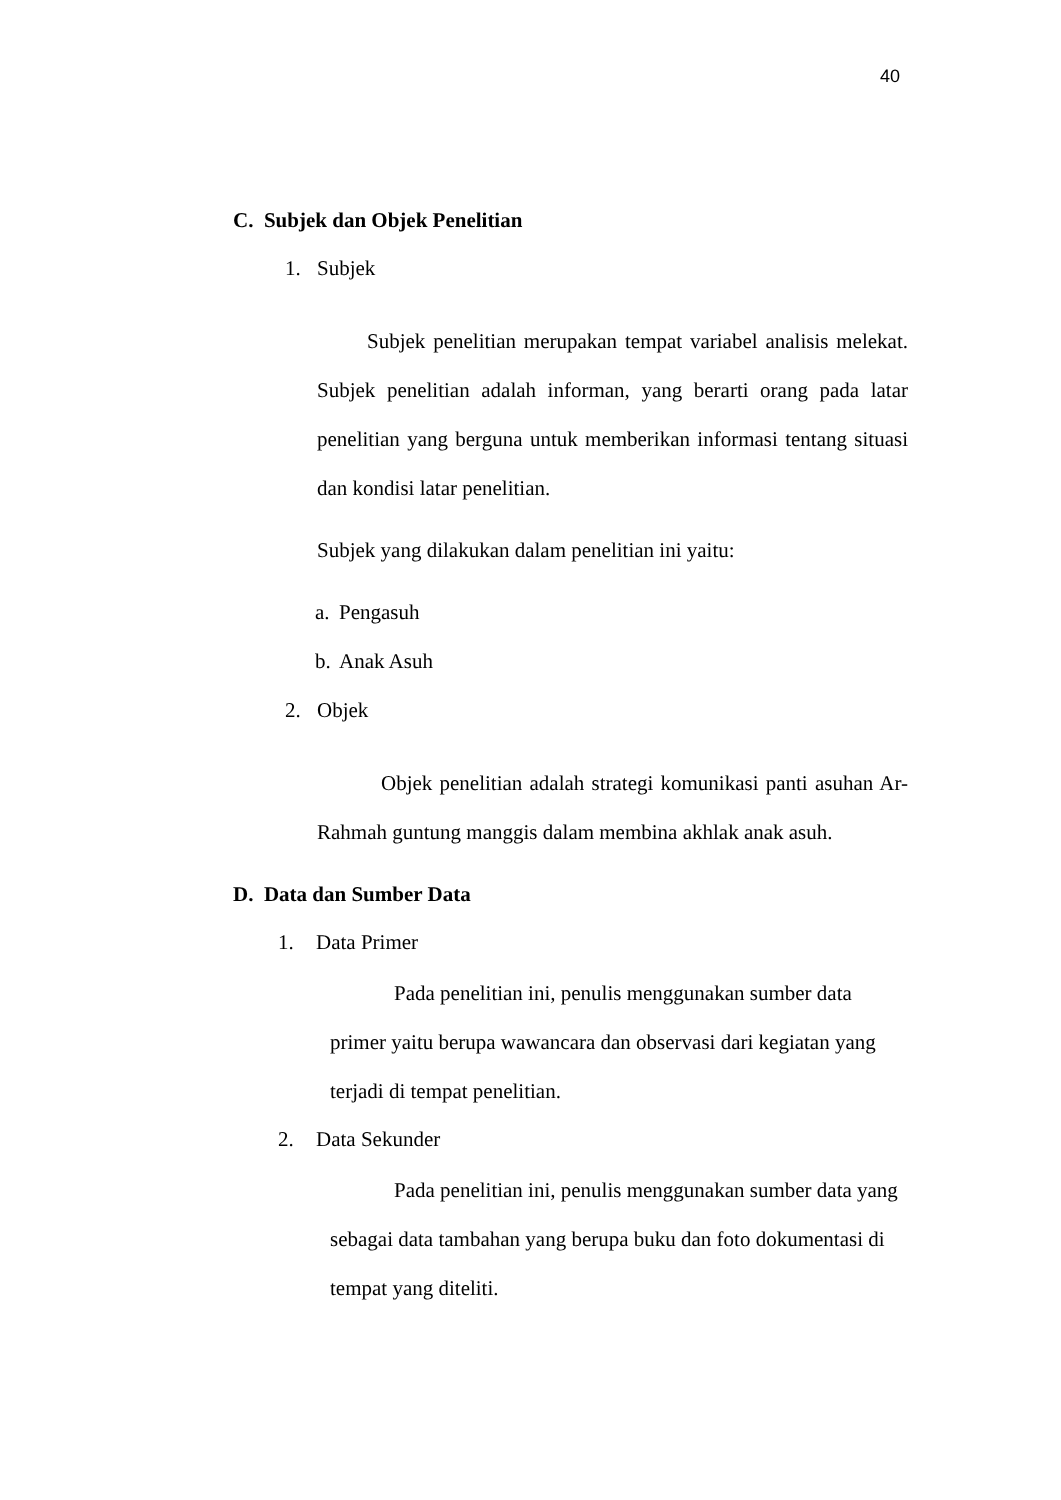40
C. Subjek dan Objek Penelitian
1. Subjek
Subjek penelitian merupakan tempat variabel analisis melekat. Subjek penelitian adalah informan, yang berarti orang pada latar penelitian yang berguna untuk memberikan informasi tentang situasi dan kondisi latar penelitian.
Subjek yang dilakukan dalam penelitian ini yaitu:
a. Pengasuh
b. Anak Asuh
2. Objek
Objek penelitian adalah strategi komunikasi panti asuhan Ar-Rahmah guntung manggis dalam membina akhlak anak asuh.
D. Data dan Sumber Data
1. Data Primer
Pada penelitian ini, penulis menggunakan sumber data primer yaitu berupa wawancara dan observasi dari kegiatan yang terjadi di tempat penelitian.
2. Data Sekunder
Pada penelitian ini, penulis menggunakan sumber data yang sebagai data tambahan yang berupa buku dan foto dokumentasi di tempat yang diteliti.